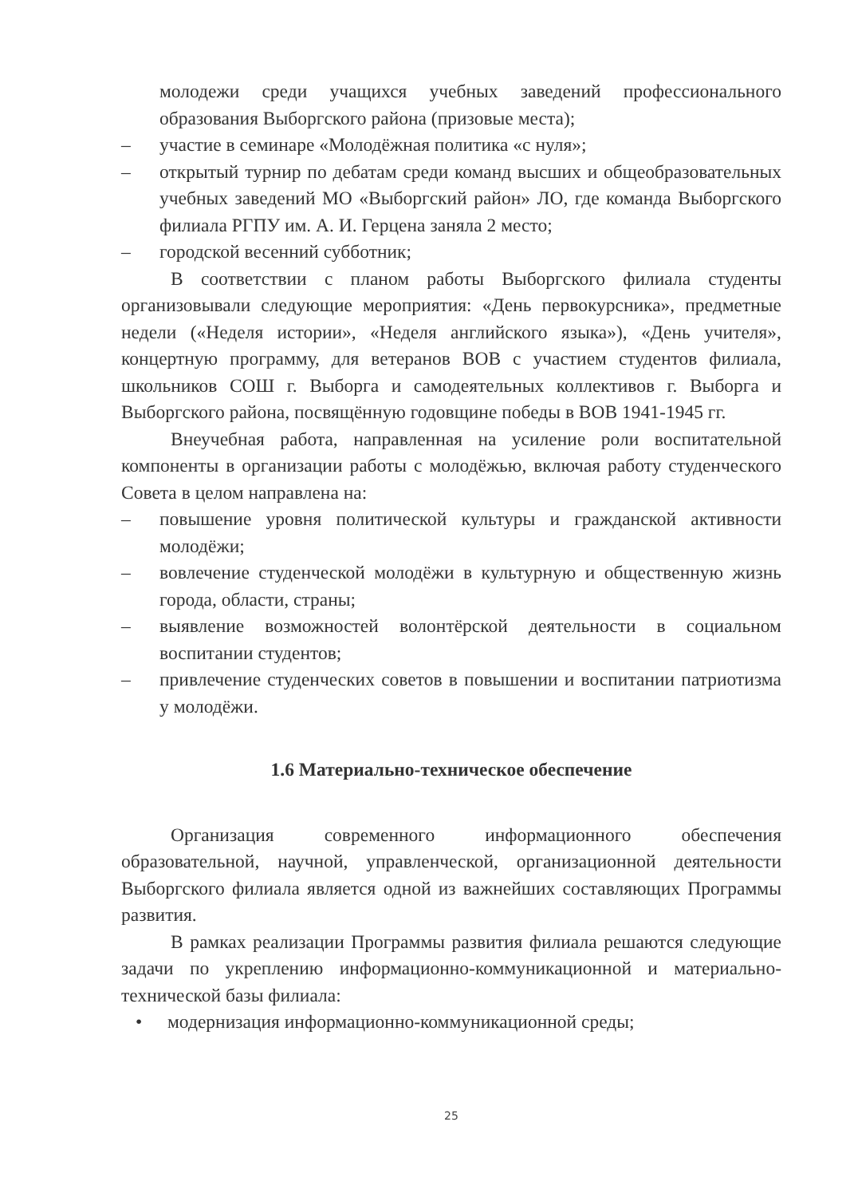молодежи среди учащихся учебных заведений профессионального образования Выборгского района (призовые места);
– участие в семинаре «Молодёжная политика «с нуля»;
– открытый турнир по дебатам среди команд высших и общеобразовательных учебных заведений МО «Выборгский район» ЛО, где команда Выборгского филиала РГПУ им. А. И. Герцена заняла 2 место;
– городской весенний субботник;
В соответствии с планом работы Выборгского филиала студенты организовывали следующие мероприятия: «День первокурсника», предметные недели («Неделя истории», «Неделя английского языка»), «День учителя», концертную программу, для ветеранов ВОВ с участием студентов филиала, школьников СОШ г. Выборга и самодеятельных коллективов г. Выборга и Выборгского района, посвящённую годовщине победы в ВОВ 1941-1945 гг.
Внеучебная работа, направленная на усиление роли воспитательной компоненты в организации работы с молодёжью, включая работу студенческого Совета в целом направлена на:
– повышение уровня политической культуры и гражданской активности молодёжи;
– вовлечение студенческой молодёжи в культурную и общественную жизнь города, области, страны;
– выявление возможностей волонтёрской деятельности в социальном воспитании студентов;
– привлечение студенческих советов в повышении и воспитании патриотизма у молодёжи.
1.6 Материально-техническое обеспечение
Организация современного информационного обеспечения образовательной, научной, управленческой, организационной деятельности Выборгского филиала является одной из важнейших составляющих Программы развития.
В рамках реализации Программы развития филиала решаются следующие задачи по укреплению информационно-коммуникационной и материально-технической базы филиала:
• модернизация информационно-коммуникационной среды;
25